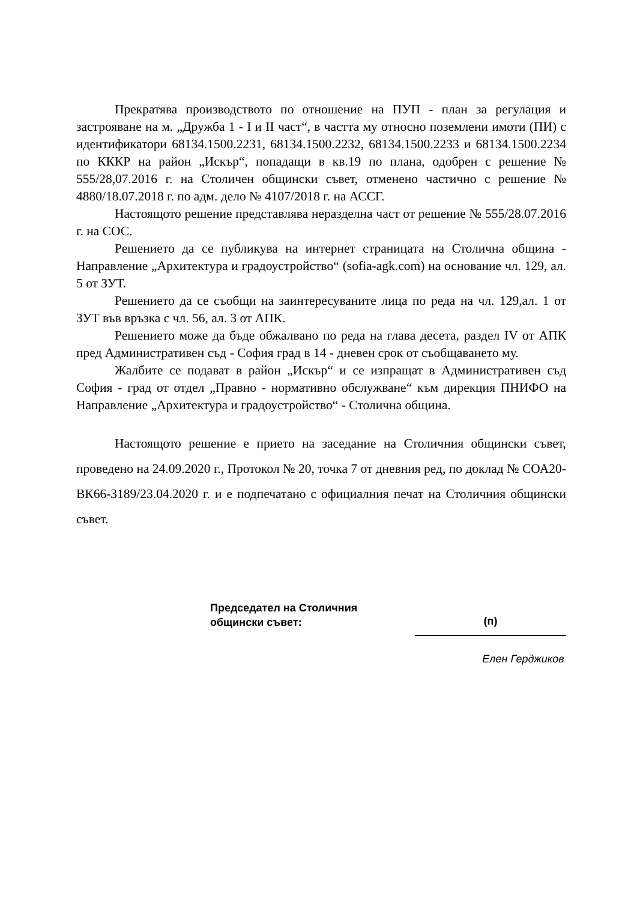Прекратява производството по отношение на ПУП - план за регулация и застрояване на м. „Дружба 1 - I и II част“, в частта му относно поземлени имоти (ПИ) с идентификатори 68134.1500.2231, 68134.1500.2232, 68134.1500.2233 и 68134.1500.2234 по КККР на район „Искър“, попадащи в кв.19 по плана, одобрен с решение № 555/28,07.2016 г. на Столичен общински съвет, отменено частично с решение № 4880/18.07.2018 г. по адм. дело № 4107/2018 г. на АССГ.
Настоящото решение представлява неразделна част от решение № 555/28.07.2016 г. на СОС.
Решението да се публикува на интернет страницата на Столична община - Направление „Архитектура и градоустройство“ (sofia-agk.com) на основание чл. 129, ал. 5 от ЗУТ.
Решението да се съобщи на заинтересуваните лица по реда на чл. 129,ал. 1 от ЗУТ във връзка с чл. 56, ал. 3 от АПК.
Решението може да бъде обжалвано по реда на глава десета, раздел IV от АПК пред Административен съд - София град в 14 - дневен срок от съобщаването му.
Жалбите се подават в район „Искър“ и се изпращат в Административен съд София - град от отдел „Правно - нормативно обслужване“ към дирекция ПНИФО на Направление „Архитектура и градоустройство“ - Столична община.
Настоящото решение е прието на заседание на Столичния общински съвет, проведено на 24.09.2020 г., Протокол № 20, точка 7 от дневния ред, по доклад № СОА20-ВК66-3189/23.04.2020 г. и е подпечатано с официалния печат на Столичния общински съвет.
Председател на Столичния
общински съвет:
(п)
Елен Герджиков